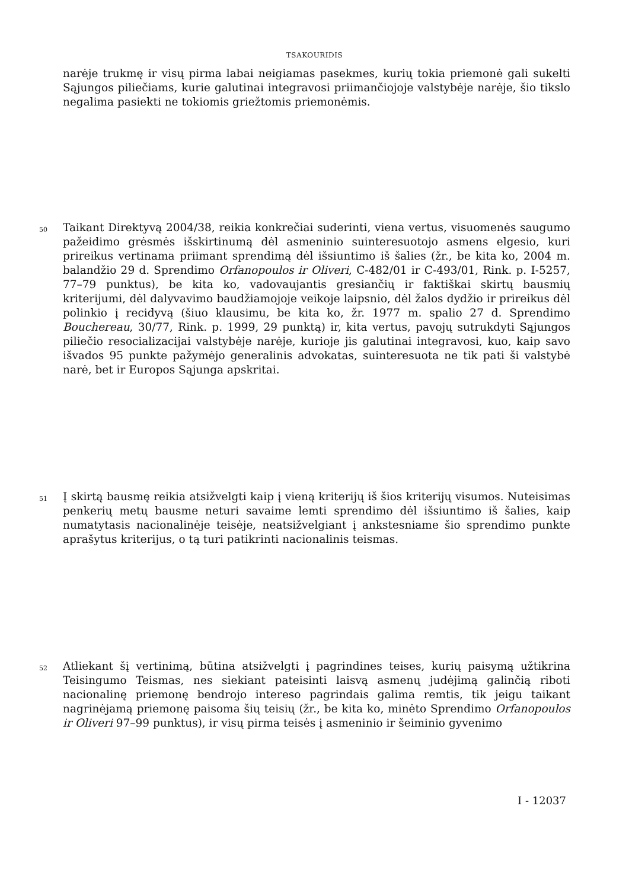TSAKOURIDIS
narėje trukmę ir visų pirma labai neigiamas pasekmes, kurių tokia priemonė gali sukelti Sąjungos piliečiams, kurie galutinai integravosi priimančiojoje valstybėje narėje, šio tikslo negalima pasiekti ne tokiomis griežtomis priemonėmis.
50
Taikant Direktyvą 2004/38, reikia konkrečiai suderinti, viena vertus, visuomenės saugumo pažeidimo grėsmės išskirtinumą dėl asmeninio suinteresuotojo asmens elgesio, kuri prireikus vertinama priimant sprendimą dėl išsiuntimo iš šalies (žr., be kita ko, 2004 m. balandžio 29 d. Sprendimo Orfanopoulos ir Oliveri, C-482/01 ir C-493/01, Rink. p. I-5257, 77–79 punktus), be kita ko, vadovaujantis gresiančių ir faktiškai skirtų bausmių kriterijumi, dėl dalyvavimo baudžiamojoje veikoje laipsnio, dėl žalos dydžio ir prireikus dėl polinkio į recidyvą (šiuo klausimu, be kita ko, žr. 1977 m. spalio 27 d. Sprendimo Bouchereau, 30/77, Rink. p. 1999, 29 punktą) ir, kita vertus, pavojų sutrukdyti Sąjungos piliečio resocializacijai valstybėje narėje, kurioje jis galutinai integravosi, kuo, kaip savo išvados 95 punkte pažymėjo generalinis advokatas, suinteresuota ne tik pati ši valstybė narė, bet ir Europos Sąjunga apskritai.
51
Į skirtą bausmę reikia atsižvelgti kaip į vieną kriterijų iš šios kriterijų visumos. Nuteisimas penkerių metų bausme neturi savaime lemti sprendimo dėl išsiuntimo iš šalies, kaip numatytasis nacionalinėje teisėje, neatsižvelgiant į ankstesniame šio sprendimo punkte aprašytus kriterijus, o tą turi patikrinti nacionalinis teismas.
52
Atliekant šį vertinimą, būtina atsižvelgti į pagrindines teises, kurių paisymą užtikrina Teisingumo Teismas, nes siekiant pateisinti laisvą asmenų judėjimą galinčią riboti nacionalinę priemonę bendrojo intereso pagrindais galima remtis, tik jeigu taikant nagrinėjamą priemonę paisoma šių teisių (žr., be kita ko, minėto Sprendimo Orfanopoulos ir Oliveri 97–99 punktus), ir visų pirma teisės į asmeninio ir šeiminio gyvenimo
I - 12037